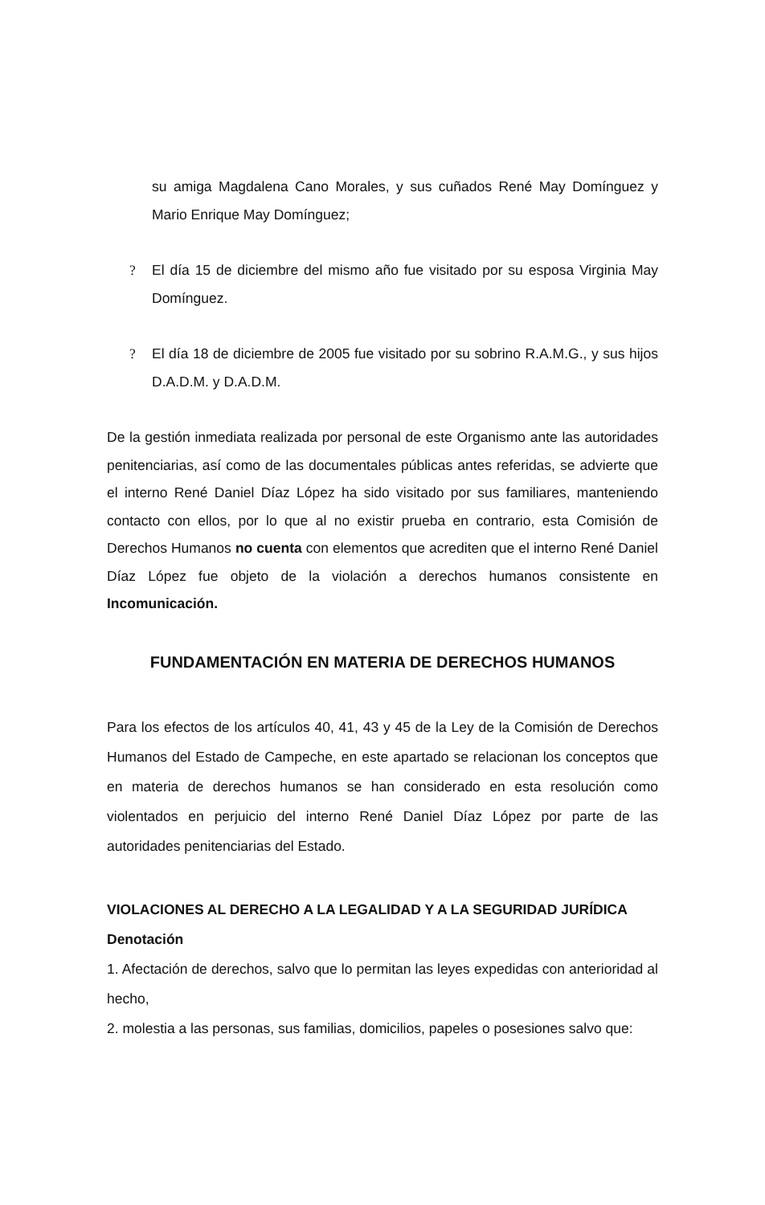su amiga Magdalena Cano Morales, y sus cuñados René May Domínguez y Mario Enrique May Domínguez;
? El día 15 de diciembre del mismo año fue visitado por su esposa Virginia May Domínguez.
? El día 18 de diciembre de 2005 fue visitado por su sobrino R.A.M.G., y sus hijos D.A.D.M. y D.A.D.M.
De la gestión inmediata realizada por personal de este Organismo ante las autoridades penitenciarias, así como de las documentales públicas antes referidas, se advierte que el interno René Daniel Díaz López ha sido visitado por sus familiares, manteniendo contacto con ellos, por lo que al no existir prueba en contrario, esta Comisión de Derechos Humanos no cuenta con elementos que acrediten que el interno René Daniel Díaz López fue objeto de la violación a derechos humanos consistente en Incomunicación.
FUNDAMENTACIÓN EN MATERIA DE DERECHOS HUMANOS
Para los efectos de los artículos 40, 41, 43 y 45 de la Ley de la Comisión de Derechos Humanos del Estado de Campeche, en este apartado se relacionan los conceptos que en materia de derechos humanos se han considerado en esta resolución como violentados en perjuicio del interno René Daniel Díaz López por parte de las autoridades penitenciarias del Estado.
VIOLACIONES AL DERECHO A LA LEGALIDAD Y A LA SEGURIDAD JURÍDICA
Denotación
1. Afectación de derechos, salvo que lo permitan las leyes expedidas con anterioridad al hecho,
2. molestia a las personas, sus familias, domicilios, papeles o posesiones salvo que: